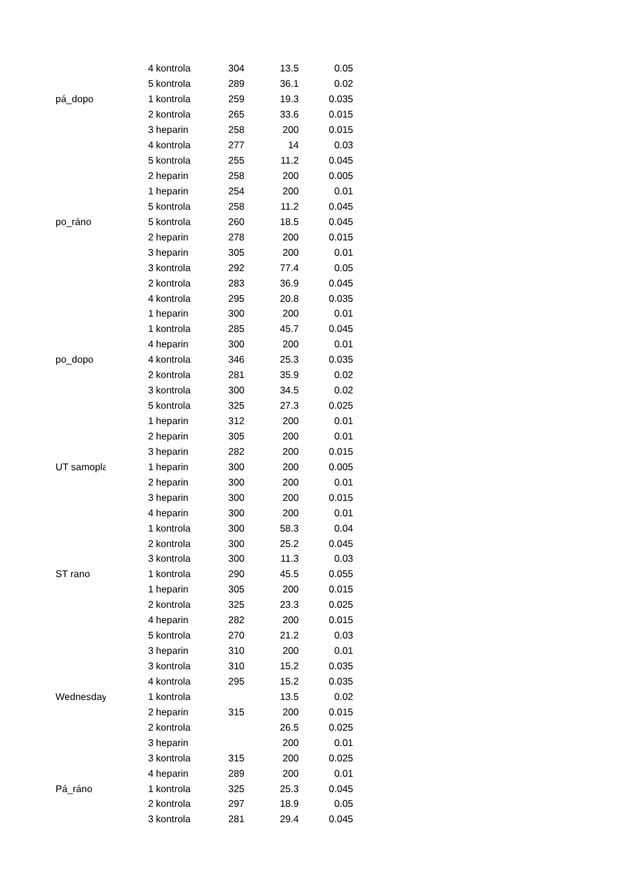| | 4 | kontrola | 304 | 13.5 | 0.05 |
| | 5 | kontrola | 289 | 36.1 | 0.02 |
| pá_dopo | 1 | kontrola | 259 | 19.3 | 0.035 |
| | 2 | kontrola | 265 | 33.6 | 0.015 |
| | 3 | heparin | 258 | 200 | 0.015 |
| | 4 | kontrola | 277 | 14 | 0.03 |
| | 5 | kontrola | 255 | 11.2 | 0.045 |
| | 2 | heparin | 258 | 200 | 0.005 |
| | 1 | heparin | 254 | 200 | 0.01 |
| | 5 | kontrola | 258 | 11.2 | 0.045 |
| po_ráno | 5 | kontrola | 260 | 18.5 | 0.045 |
| | 2 | heparin | 278 | 200 | 0.015 |
| | 3 | heparin | 305 | 200 | 0.01 |
| | 3 | kontrola | 292 | 77.4 | 0.05 |
| | 2 | kontrola | 283 | 36.9 | 0.045 |
| | 4 | kontrola | 295 | 20.8 | 0.035 |
| | 1 | heparin | 300 | 200 | 0.01 |
| | 1 | kontrola | 285 | 45.7 | 0.045 |
| | 4 | heparin | 300 | 200 | 0.01 |
| po_dopo | 4 | kontrola | 346 | 25.3 | 0.035 |
| | 2 | kontrola | 281 | 35.9 | 0.02 |
| | 3 | kontrola | 300 | 34.5 | 0.02 |
| | 5 | kontrola | 325 | 27.3 | 0.025 |
| | 1 | heparin | 312 | 200 | 0.01 |
| | 2 | heparin | 305 | 200 | 0.01 |
| | 3 | heparin | 282 | 200 | 0.015 |
| UT samopla | 1 | heparin | 300 | 200 | 0.005 |
| | 2 | heparin | 300 | 200 | 0.01 |
| | 3 | heparin | 300 | 200 | 0.015 |
| | 4 | heparin | 300 | 200 | 0.01 |
| | 1 | kontrola | 300 | 58.3 | 0.04 |
| | 2 | kontrola | 300 | 25.2 | 0.045 |
| | 3 | kontrola | 300 | 11.3 | 0.03 |
| ST rano | 1 | kontrola | 290 | 45.5 | 0.055 |
| | 1 | heparin | 305 | 200 | 0.015 |
| | 2 | kontrola | 325 | 23.3 | 0.025 |
| | 4 | heparin | 282 | 200 | 0.015 |
| | 5 | kontrola | 270 | 21.2 | 0.03 |
| | 3 | heparin | 310 | 200 | 0.01 |
| | 3 | kontrola | 310 | 15.2 | 0.035 |
| | 4 | kontrola | 295 | 15.2 | 0.035 |
| Wednesday | 1 | kontrola | | 13.5 | 0.02 |
| | 2 | heparin | 315 | 200 | 0.015 |
| | 2 | kontrola | | 26.5 | 0.025 |
| | 3 | heparin | | 200 | 0.01 |
| | 3 | kontrola | 315 | 200 | 0.025 |
| | 4 | heparin | 289 | 200 | 0.01 |
| Pá_ráno | 1 | kontrola | 325 | 25.3 | 0.045 |
| | 2 | kontrola | 297 | 18.9 | 0.05 |
| | 3 | kontrola | 281 | 29.4 | 0.045 |